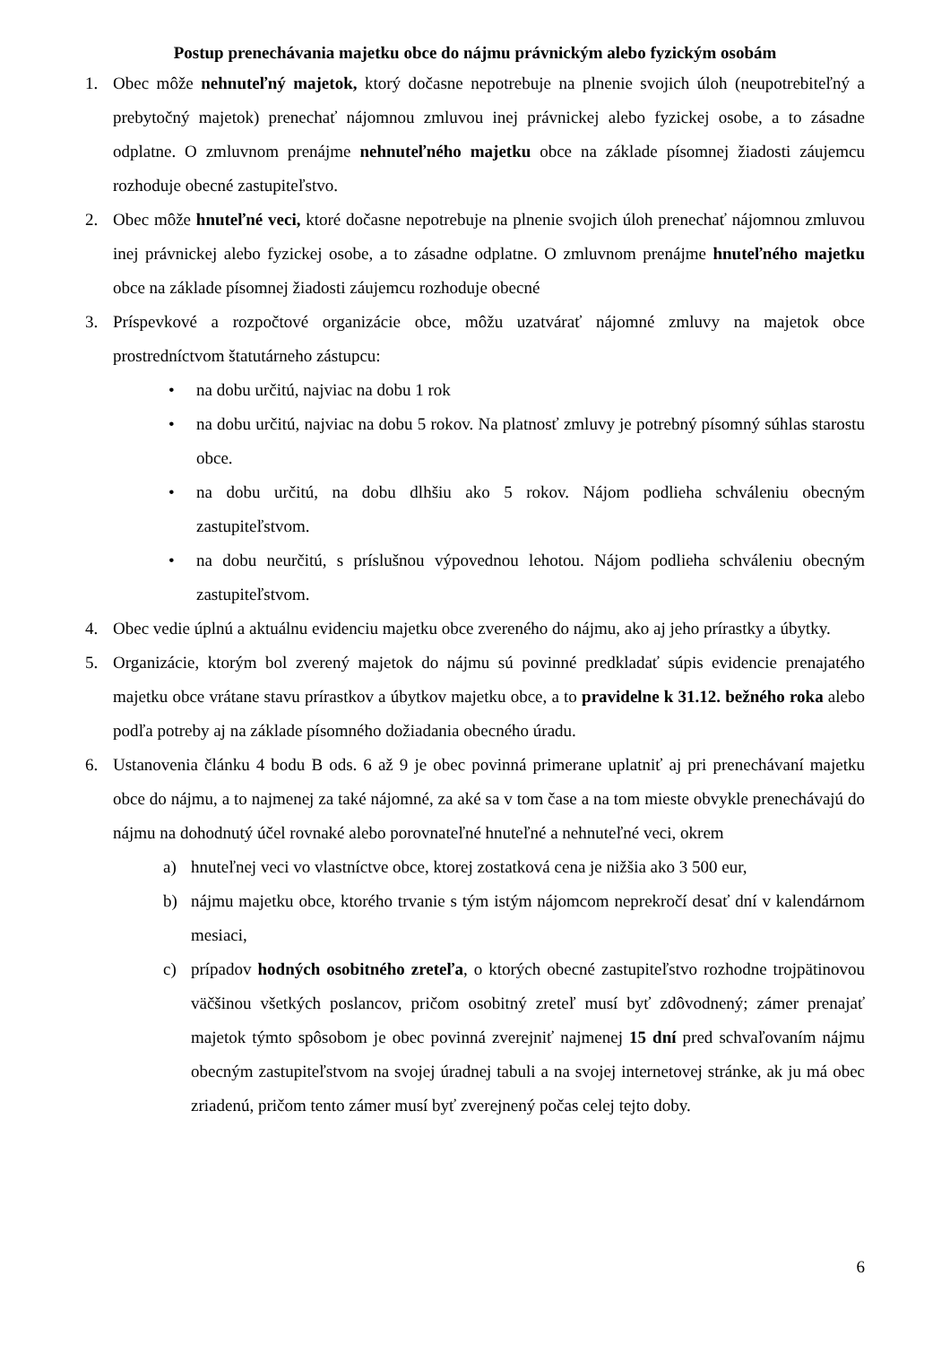Postup prenechávania majetku obce do nájmu právnickým alebo fyzickým osobám
1. Obec môže nehnuteľný majetok, ktorý dočasne nepotrebuje na plnenie svojich úloh (neupotrebiteľný a prebytočný majetok) prenechať nájomnou zmluvou inej právnickej alebo fyzickej osobe, a to zásadne odplatne. O zmluvnom prenájme nehnuteľného majetku obce na základe písomnej žiadosti záujemcu rozhoduje obecné zastupiteľstvo.
2. Obec môže hnuteľné veci, ktoré dočasne nepotrebuje na plnenie svojich úloh prenechať nájomnou zmluvou inej právnickej alebo fyzickej osobe, a to zásadne odplatne. O zmluvnom prenájme hnuteľného majetku obce na základe písomnej žiadosti záujemcu rozhoduje obecné
3. Príspevkové a rozpočtové organizácie obce, môžu uzatvárať nájomné zmluvy na majetok obce prostredníctvom štatutárneho zástupcu:
• na dobu určitú, najviac na dobu 1 rok
• na dobu určitú, najviac na dobu 5 rokov. Na platnosť zmluvy je potrebný písomný súhlas starostu obce.
• na dobu určitú, na dobu dlhšiu ako 5 rokov. Nájom podlieha schváleniu obecným zastupiteľstvom.
• na dobu neurčitú, s príslušnou výpovednou lehotou. Nájom podlieha schváleniu obecným zastupiteľstvom.
4. Obec vedie úplnú a aktuálnu evidenciu majetku obce zvereného do nájmu, ako aj jeho prírastky a úbytky.
5. Organizácie, ktorým bol zverený majetok do nájmu sú povinné predkladať súpis evidencie prenajatého majetku obce vrátane stavu prírastkov a úbytkov majetku obce, a to pravidelne k 31.12. bežného roka alebo podľa potreby aj na základe písomného dožiadania obecného úradu.
6. Ustanovenia článku 4 bodu B ods. 6 až 9 je obec povinná primerane uplatniť aj pri prenechávaní majetku obce do nájmu, a to najmenej za také nájomné, za aké sa v tom čase a na tom mieste obvykle prenechávajú do nájmu na dohodnutý účel rovnaké alebo porovnateľné hnuteľné a nehnuteľné veci, okrem
a) hnuteľnej veci vo vlastníctve obce, ktorej zostatková cena je nižšia ako 3 500 eur,
b) nájmu majetku obce, ktorého trvanie s tým istým nájomcom neprekročí desať dní v kalendárnom mesiaci,
c) prípadov hodných osobitného zreteľa, o ktorých obecné zastupiteľstvo rozhodne trojpätinovou väčšinou všetkých poslancov, pričom osobitný zreteľ musí byť zdôvodnený; zámer prenajať majetok týmto spôsobom je obec povinná zverejniť najmenej 15 dní pred schvaľovaním nájmu obecným zastupiteľstvom na svojej úradnej tabuli a na svojej internetovej stránke, ak ju má obec zriadenú, pričom tento zámer musí byť zverejnený počas celej tejto doby.
6